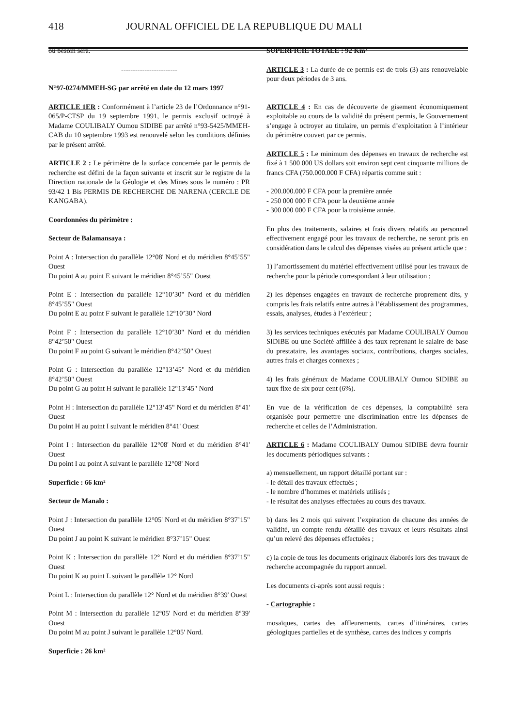418 JOURNAL OFFICIEL DE LA REPUBLIQUE DU MALI
où besoin sera.
------------------------
N°97-0274/MMEH-SG par arrêté en date du 12 mars 1997
ARTICLE 1ER : Conformément à l’article 23 de l’Ordonnance n°91-065/P-CTSP du 19 septembre 1991, le permis exclusif octroyé à Madame COULIBALY Oumou SIDIBE par arrêté n°93-5425/MMEH-CAB du 10 septembre 1993 est renouvelé selon les conditions définies par le présent arrêté.
ARTICLE 2 : Le périmètre de la surface concernée par le permis de recherche est défini de la façon suivante et inscrit sur le registre de la Direction nationale de la Géologie et des Mines sous le numéro : PR 93/42 1 Bis PERMIS DE RECHERCHE DE NARENA (CERCLE DE KANGABA).
Coordonnées du périmètre :
Secteur de Balamansaya :
Point A : Intersection du parallèle 12°08' Nord et du méridien 8°45’55" Ouest
Du point A au point E suivant le méridien 8°45’55" Ouest
Point E : Intersection du parallèle 12°10’30" Nord et du méridien 8°45’55" Ouest
Du point E au point F suivant le parallèle 12°10’30" Nord
Point F : Intersection du parallèle 12°10’30" Nord et du méridien 8°42’50" Ouest
Du point F au point G suivant le méridien 8°42’50" Ouest
Point G : Intersection du parallèle 12°13’45" Nord et du méridien 8°42’50" Ouest
Du point G au point H suivant le parallèle 12°13’45" Nord
Point H : Intersection du parallèle 12°13’45" Nord et du méridien 8°41' Ouest
Du point H au point I suivant le méridien 8°41' Ouest
Point I : Intersection du parallèle 12°08' Nord et du méridien 8°41' Ouest
Du point I au point A suivant le parallèle 12°08' Nord
Superficie : 66 km²
Secteur de Manalo :
Point J : Intersection du parallèle 12°05' Nord et du méridien 8°37’15" Ouest
Du point J au point K suivant le méridien 8°37’15" Ouest
Point K : Intersection du parallèle 12° Nord et du méridien 8°37’15" Ouest
Du point K au point L suivant le parallèle 12° Nord
Point L : Intersection du parallèle 12° Nord et du méridien 8°39' Ouest
Point M : Intersection du parallèle 12°05' Nord et du méridien 8°39' Ouest
Du point M au point J suivant le parallèle 12°05' Nord.
Superficie : 26 km²
SUPERFICIE TOTALE : 92 Km²
ARTICLE 3 : La durée de ce permis est de trois (3) ans renouvelable pour deux périodes de 3 ans.
ARTICLE 4 : En cas de découverte de gisement économiquement exploitable au cours de la validité du présent permis, le Gouvernement s’engage à octroyer au titulaire, un permis d’exploitation à l’intérieur du périmètre couvert par ce permis.
ARTICLE 5 : Le minimum des dépenses en travaux de recherche est fixé à 1 500 000 US dollars soit environ sept cent cinquante millions de francs CFA (750.000.000 F CFA) répartis comme suit :
- 200.000.000 F CFA pour la première année
- 250 000 000 F CFA pour la deuxième année
- 300 000 000 F CFA pour la troisième année.
En plus des traitements, salaires et frais divers relatifs au personnel effectivement engagé pour les travaux de recherche, ne seront pris en considération dans le calcul des dépenses visées au présent article que :
1) l’amortissement du matériel effectivement utilisé pour les travaux de recherche pour la période correspondant à leur utilisation ;
2) les dépenses engagées en travaux de recherche proprement dits, y compris les frais relatifs entre autres à l’établissement des programmes, essais, analyses, études à l’extérieur ;
3) les services techniques exécutés par Madame COULIBALY Oumou SIDIBE ou une Société affiliée à des taux reprenant le salaire de base du prestataire, les avantages sociaux, contributions, charges sociales, autres frais et charges connexes ;
4) les frais généraux de Madame COULIBALY Oumou SIDIBE au taux fixe de six pour cent (6%).
En vue de la vérification de ces dépenses, la comptabilité sera organisée pour permettre une discrimination entre les dépenses de recherche et celles de l’Administration.
ARTICLE 6 : Madame COULIBALY Oumou SIDIBE devra fournir les documents périodiques suivants :
a) mensuellement, un rapport détaillé portant sur :
- le détail des travaux effectués ;
- le nombre d’hommes et matériels utilisés ;
- le résultat des analyses effectuées au cours des travaux.
b) dans les 2 mois qui suivent l’expiration de chacune des années de validité, un compte rendu détaillé des travaux et leurs résultats ainsi qu’un relevé des dépenses effectuées ;
c) la copie de tous les documents originaux élaborés lors des travaux de recherche accompagnée du rapport annuel.
Les documents ci-après sont aussi requis :
- Cartographie :
mosaïques, cartes des affleurements, cartes d’itinéraires, cartes géologiques partielles et de synthèse, cartes des indices y compris